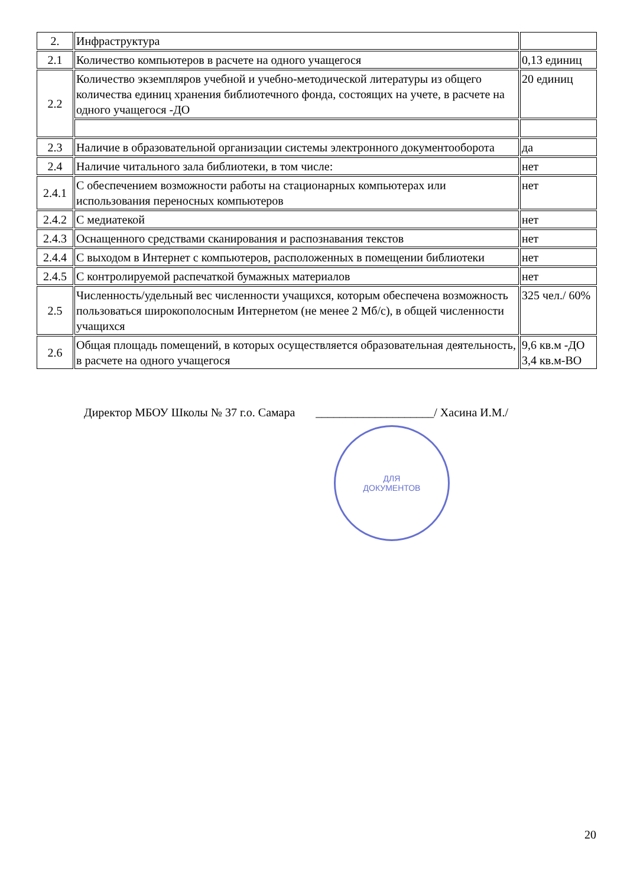| 2. | Инфраструктура | |
| 2.1 | Количество компьютеров в расчете на одного учащегося | 0,13 единиц |
| 2.2 | Количество экземпляров учебной и учебно-методической литературы из общего количества единиц хранения библиотечного фонда, состоящих на учете, в расчете на одного учащегося -ДО | 20 единиц |
| 2.3 | Наличие в образовательной организации системы электронного документооборота | да |
| 2.4 | Наличие читального зала библиотеки, в том числе: | нет |
| 2.4.1 | С обеспечением возможности работы на стационарных компьютерах или использования переносных компьютеров | нет |
| 2.4.2 | С медиатекой | нет |
| 2.4.3 | Оснащенного средствами сканирования и распознавания текстов | нет |
| 2.4.4 | С выходом в Интернет с компьютеров, расположенных в помещении библиотеки | нет |
| 2.4.5 | С контролируемой распечаткой бумажных материалов | нет |
| 2.5 | Численность/удельный вес численности учащихся, которым обеспечена возможность пользоваться широкополосным Интернетом (не менее 2 Мб/с), в общей численности учащихся | 325 чел./ 60% |
| 2.6 | Общая площадь помещений, в которых осуществляется образовательная деятельность, в расчете на одного учащегося | 9,6 кв.м -ДО 3,4 кв.м-ВО |
Директор МБОУ Школы № 37 г.о. Самара ____________________/ Хасина И.М./
ДЛЯ
ДОКУМЕНТОВ
20